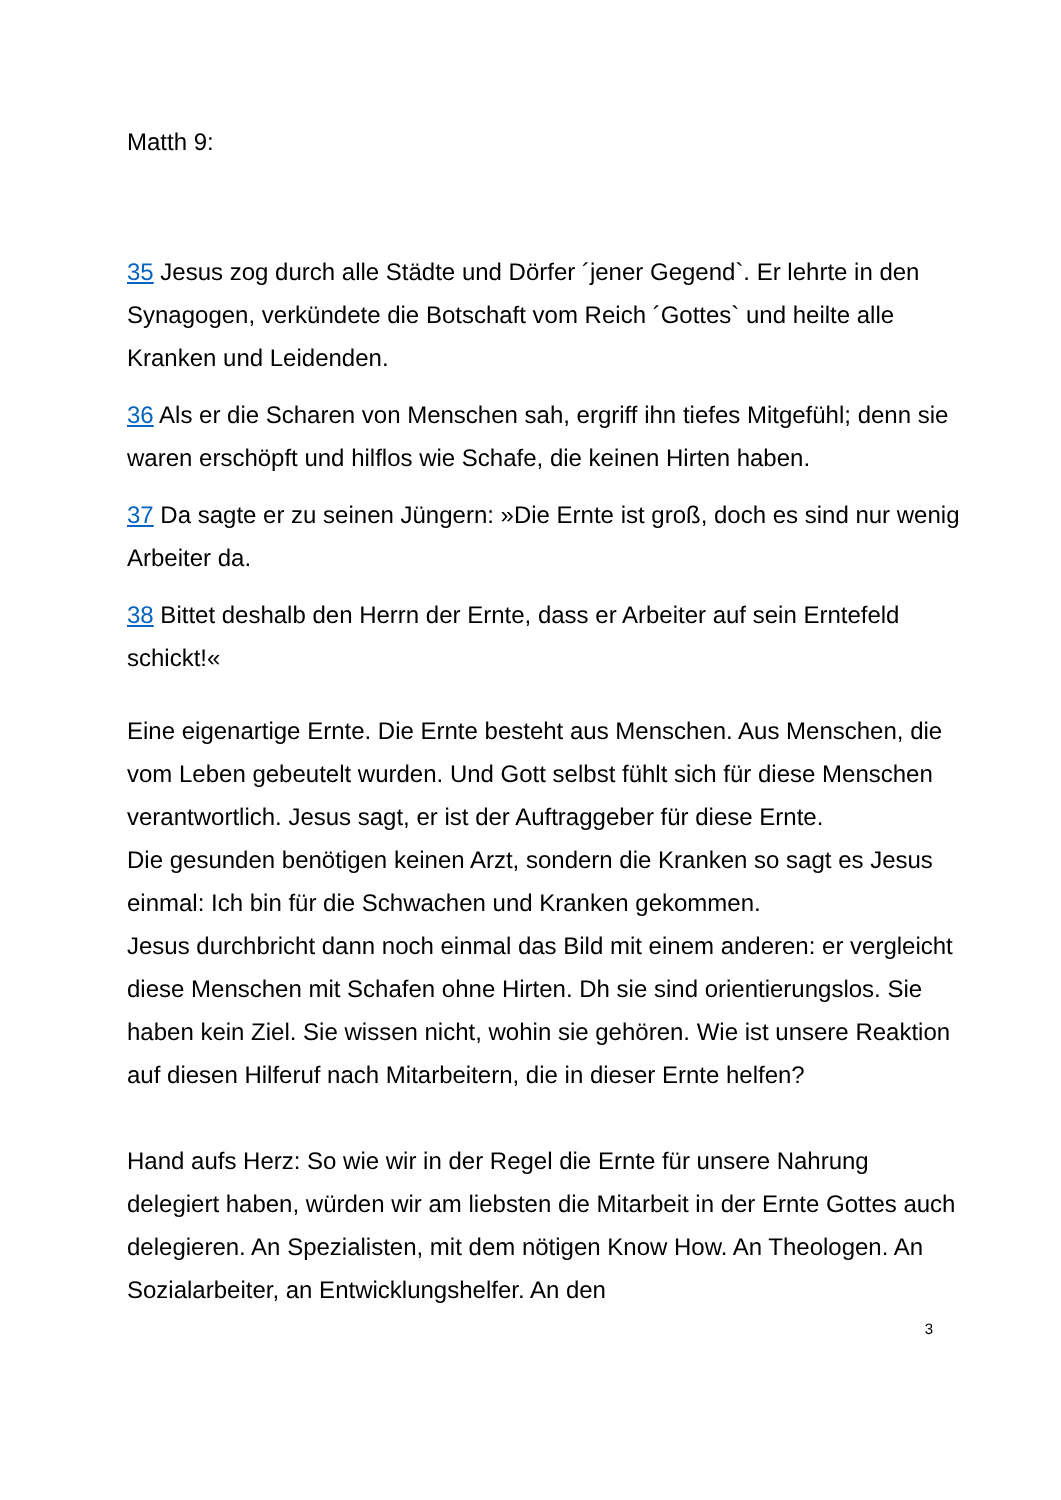Matth 9:
35 Jesus zog durch alle Städte und Dörfer ´jener Gegend`. Er lehrte in den Synagogen, verkündete die Botschaft vom Reich ´Gottes` und heilte alle Kranken und Leidenden.
36 Als er die Scharen von Menschen sah, ergriff ihn tiefes Mitgefühl; denn sie waren erschöpft und hilflos wie Schafe, die keinen Hirten haben.
37 Da sagte er zu seinen Jüngern: »Die Ernte ist groß, doch es sind nur wenig Arbeiter da.
38 Bittet deshalb den Herrn der Ernte, dass er Arbeiter auf sein Erntefeld schickt!«
Eine eigenartige Ernte. Die Ernte besteht aus Menschen. Aus Menschen, die vom Leben gebeutelt wurden. Und Gott selbst fühlt sich für diese Menschen verantwortlich. Jesus sagt, er ist der Auftraggeber für diese Ernte.
Die gesunden benötigen keinen Arzt, sondern die Kranken so sagt es Jesus einmal: Ich bin für die Schwachen und Kranken gekommen.
Jesus durchbricht dann noch einmal das Bild mit einem anderen: er vergleicht diese Menschen mit Schafen ohne Hirten. Dh sie sind orientierungslos. Sie haben kein Ziel. Sie wissen nicht, wohin sie gehören. Wie ist unsere Reaktion auf diesen Hilferuf nach Mitarbeitern, die in dieser Ernte helfen?
Hand aufs Herz: So wie wir in der Regel die Ernte für unsere Nahrung delegiert haben, würden wir am liebsten die Mitarbeit in der Ernte Gottes auch delegieren. An Spezialisten, mit dem nötigen Know How. An Theologen. An Sozialarbeiter, an Entwicklungshelfer. An den
3